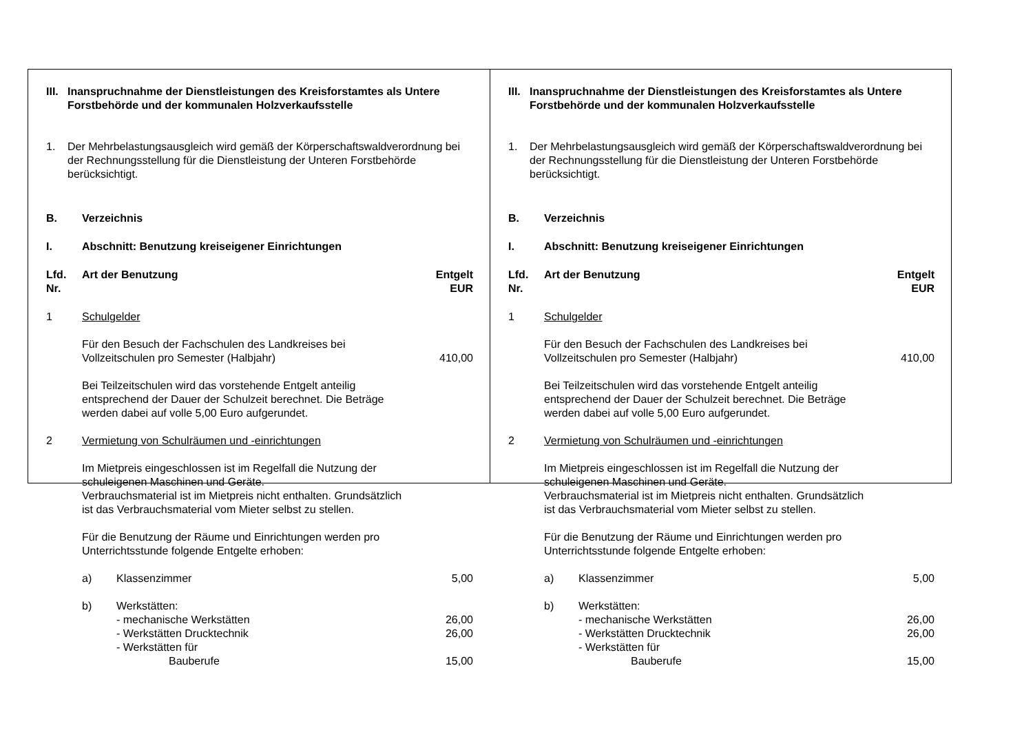III. Inanspruchnahme der Dienstleistungen des Kreisforstamtes als Untere Forstbehörde und der kommunalen Holzverkaufsstelle
1. Der Mehrbelastungsausgleich wird gemäß der Körperschaftswaldverordnung bei der Rechnungsstellung für die Dienstleistung der Unteren Forstbehörde berücksichtigt.
B. Verzeichnis
I. Abschnitt: Benutzung kreiseigener Einrichtungen
Lfd.
Nr. Art der Benutzung Entgelt
EUR
1 Schulgelder
Für den Besuch der Fachschulen des Landkreises bei Vollzeitschulen pro Semester (Halbjahr) 410,00
Bei Teilzeitschulen wird das vorstehende Entgelt anteilig entsprechend der Dauer der Schulzeit berechnet. Die Beträge werden dabei auf volle 5,00 Euro aufgerundet.
2 Vermietung von Schulräumen und -einrichtungen
Im Mietpreis eingeschlossen ist im Regelfall die Nutzung der schuleigenen Maschinen und Geräte.
Verbrauchsmaterial ist im Mietpreis nicht enthalten. Grundsätzlich ist das Verbrauchsmaterial vom Mieter selbst zu stellen.
Für die Benutzung der Räume und Einrichtungen werden pro Unterrichtsstunde folgende Entgelte erhoben:
a) Klassenzimmer 5,00
b) Werkstätten:
- mechanische Werkstätten 26,00
- Werkstätten Drucktechnik 26,00
- Werkstätten für
Bauberufe 15,00
III. Inanspruchnahme der Dienstleistungen des Kreisforstamtes als Untere Forstbehörde und der kommunalen Holzverkaufsstelle
1. Der Mehrbelastungsausgleich wird gemäß der Körperschaftswaldverordnung bei der Rechnungsstellung für die Dienstleistung der Unteren Forstbehörde berücksichtigt.
B. Verzeichnis
I. Abschnitt: Benutzung kreiseigener Einrichtungen
Lfd.
Nr. Art der Benutzung Entgelt
EUR
1 Schulgelder
Für den Besuch der Fachschulen des Landkreises bei Vollzeitschulen pro Semester (Halbjahr) 410,00
Bei Teilzeitschulen wird das vorstehende Entgelt anteilig entsprechend der Dauer der Schulzeit berechnet. Die Beträge werden dabei auf volle 5,00 Euro aufgerundet.
2 Vermietung von Schulräumen und -einrichtungen
Im Mietpreis eingeschlossen ist im Regelfall die Nutzung der schuleigenen Maschinen und Geräte.
Verbrauchsmaterial ist im Mietpreis nicht enthalten. Grundsätzlich ist das Verbrauchsmaterial vom Mieter selbst zu stellen.
Für die Benutzung der Räume und Einrichtungen werden pro Unterrichtsstunde folgende Entgelte erhoben:
a) Klassenzimmer 5,00
b) Werkstätten:
- mechanische Werkstätten 26,00
- Werkstätten Drucktechnik 26,00
- Werkstätten für
Bauberufe 15,00